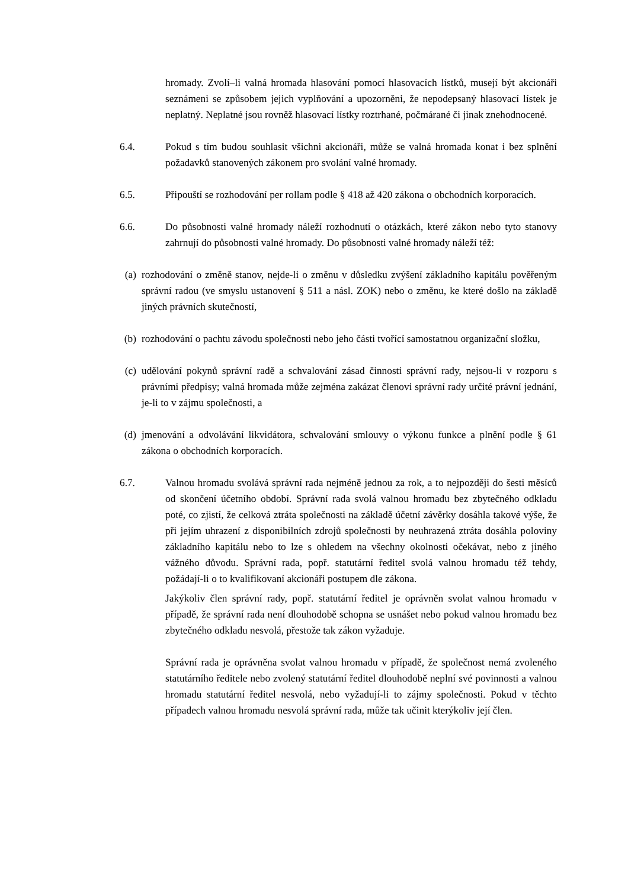hromady. Zvolí–li valná hromada hlasování pomocí hlasovacích lístků, musejí být akcionáři seznámeni se způsobem jejich vyplňování a upozorněni, že nepodepsaný hlasovací lístek je neplatný. Neplatné jsou rovněž hlasovací lístky roztrhané, počmárané či jinak znehodnocené.
6.4. Pokud s tím budou souhlasit všichni akcionáři, může se valná hromada konat i bez splnění požadavků stanovených zákonem pro svolání valné hromady.
6.5. Připouští se rozhodování per rollam podle § 418 až 420 zákona o obchodních korporacích.
6.6. Do působnosti valné hromady náleží rozhodnutí o otázkách, které zákon nebo tyto stanovy zahrnují do působnosti valné hromady. Do působnosti valné hromady náleží též:
(a) rozhodování o změně stanov, nejde-li o změnu v důsledku zvýšení základního kapitálu pověřeným správní radou (ve smyslu ustanovení § 511 a násl. ZOK) nebo o změnu, ke které došlo na základě jiných právních skutečností,
(b) rozhodování o pachtu závodu společnosti nebo jeho části tvořící samostatnou organizační složku,
(c) udělování pokynů správní radě a schvalování zásad činnosti správní rady, nejsou-li v rozporu s právními předpisy; valná hromada může zejména zakázat členovi správní rady určité právní jednání, je-li to v zájmu společnosti, a
(d) jmenování a odvolávání likvidátora, schvalování smlouvy o výkonu funkce a plnění podle § 61 zákona o obchodních korporacích.
6.7. Valnou hromadu svolává správní rada nejméně jednou za rok, a to nejpozději do šesti měsíců od skončení účetního období. Správní rada svolá valnou hromadu bez zbytečného odkladu poté, co zjistí, že celková ztráta společnosti na základě účetní závěrky dosáhla takové výše, že při jejím uhrazení z disponibilních zdrojů společnosti by neuhrazená ztráta dosáhla poloviny základního kapitálu nebo to lze s ohledem na všechny okolnosti očekávat, nebo z jiného vážného důvodu. Správní rada, popř. statutární ředitel svolá valnou hromadu též tehdy, požádají-li o to kvalifikovaní akcionáři postupem dle zákona.
Jakýkoliv člen správní rady, popř. statutární ředitel je oprávněn svolat valnou hromadu v případě, že správní rada není dlouhodobě schopna se usnášet nebo pokud valnou hromadu bez zbytečného odkladu nesvolá, přestože tak zákon vyžaduje.
Správní rada je oprávněna svolat valnou hromadu v případě, že společnost nemá zvoleného statutárního ředitele nebo zvolený statutární ředitel dlouhodobě neplní své povinnosti a valnou hromadu statutární ředitel nesvolá, nebo vyžadují-li to zájmy společnosti. Pokud v těchto případech valnou hromadu nesvolá správní rada, může tak učinit kterýkoliv její člen.